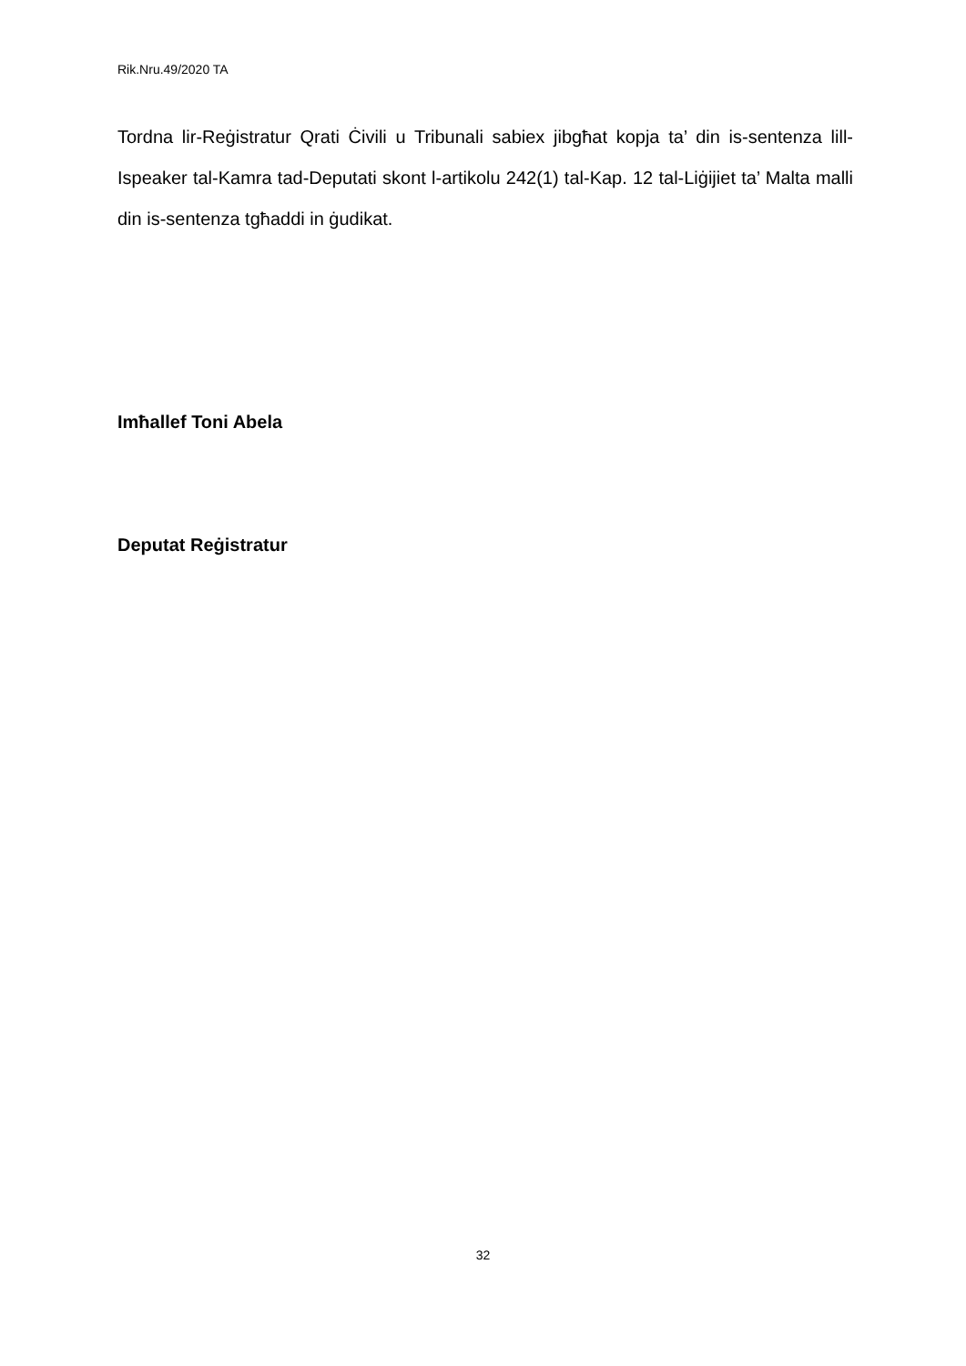Rik.Nru.49/2020 TA
Tordna lir-Reġistratur Qrati Ċivili u Tribunali sabiex jibgħat kopja ta’ din is-sentenza lill-Ispeaker tal-Kamra tad-Deputati skont l-artikolu 242(1) tal-Kap. 12 tal-Liġijiet ta’ Malta malli din is-sentenza tgħaddi in ġudikat.
Imħallef Toni Abela
Deputat Reġistratur
32